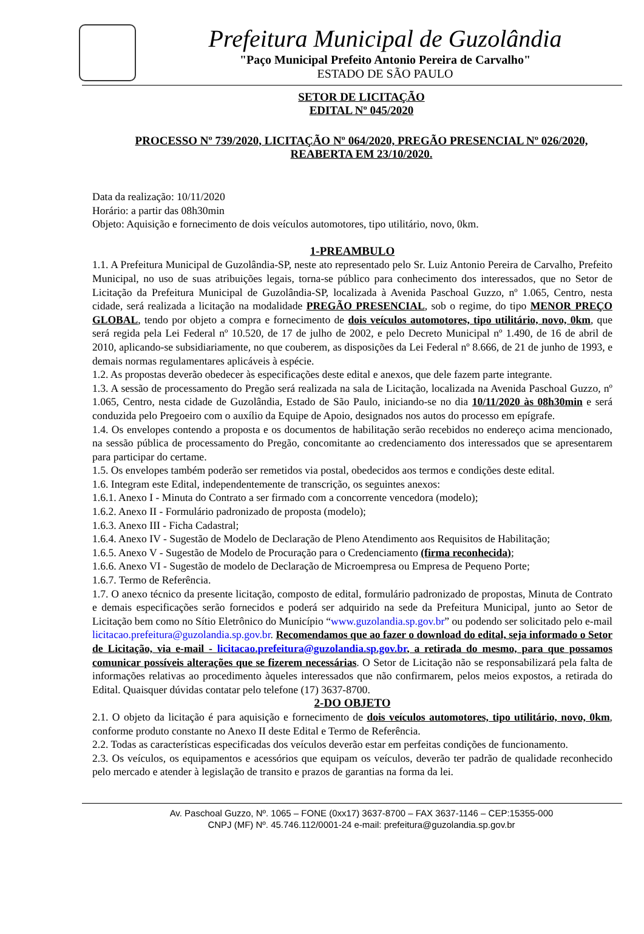Prefeitura Municipal de Guzolândia
"Paço Municipal Prefeito Antonio Pereira de Carvalho"
ESTADO DE SÃO PAULO
SETOR DE LICITAÇÃO
EDITAL Nº 045/2020
PROCESSO Nº 739/2020, LICITAÇÃO Nº 064/2020, PREGÃO PRESENCIAL Nº 026/2020,
REABERTA EM 23/10/2020.
Data da realização: 10/11/2020
Horário: a partir das 08h30min
Objeto: Aquisição e fornecimento de dois veículos automotores, tipo utilitário, novo, 0km.
1-PREAMBULO
1.1. A Prefeitura Municipal de Guzolândia-SP, neste ato representado pelo Sr. Luiz Antonio Pereira de Carvalho, Prefeito Municipal, no uso de suas atribuições legais, torna-se público para conhecimento dos interessados, que no Setor de Licitação da Prefeitura Municipal de Guzolândia-SP, localizada à Avenida Paschoal Guzzo, nº 1.065, Centro, nesta cidade, será realizada a licitação na modalidade PREGÃO PRESENCIAL, sob o regime, do tipo MENOR PREÇO GLOBAL, tendo por objeto a compra e fornecimento de dois veículos automotores, tipo utilitário, novo, 0km, que será regida pela Lei Federal nº 10.520, de 17 de julho de 2002, e pelo Decreto Municipal nº 1.490, de 16 de abril de 2010, aplicando-se subsidiariamente, no que couberem, as disposições da Lei Federal nº 8.666, de 21 de junho de 1993, e demais normas regulamentares aplicáveis à espécie.
1.2. As propostas deverão obedecer às especificações deste edital e anexos, que dele fazem parte integrante.
1.3. A sessão de processamento do Pregão será realizada na sala de Licitação, localizada na Avenida Paschoal Guzzo, nº 1.065, Centro, nesta cidade de Guzolândia, Estado de São Paulo, iniciando-se no dia 10/11/2020 às 08h30min e será conduzida pelo Pregoeiro com o auxílio da Equipe de Apoio, designados nos autos do processo em epígrafe.
1.4. Os envelopes contendo a proposta e os documentos de habilitação serão recebidos no endereço acima mencionado, na sessão pública de processamento do Pregão, concomitante ao credenciamento dos interessados que se apresentarem para participar do certame.
1.5. Os envelopes também poderão ser remetidos via postal, obedecidos aos termos e condições deste edital.
1.6. Integram este Edital, independentemente de transcrição, os seguintes anexos:
1.6.1. Anexo I - Minuta do Contrato a ser firmado com a concorrente vencedora (modelo);
1.6.2. Anexo II - Formulário padronizado de proposta (modelo);
1.6.3. Anexo III - Ficha Cadastral;
1.6.4. Anexo IV - Sugestão de Modelo de Declaração de Pleno Atendimento aos Requisitos de Habilitação;
1.6.5. Anexo V - Sugestão de Modelo de Procuração para o Credenciamento (firma reconhecida);
1.6.6. Anexo VI - Sugestão de modelo de Declaração de Microempresa ou Empresa de Pequeno Porte;
1.6.7. Termo de Referência.
1.7. O anexo técnico da presente licitação, composto de edital, formulário padronizado de propostas, Minuta de Contrato e demais especificações serão fornecidos e poderá ser adquirido na sede da Prefeitura Municipal, junto ao Setor de Licitação bem como no Sítio Eletrônico do Município “www.guzolandia.sp.gov.br” ou podendo ser solicitado pelo e-mail licitacao.prefeitura@guzolandia.sp.gov.br. Recomendamos que ao fazer o download do edital, seja informado o Setor de Licitação, via e-mail - licitacao.prefeitura@guzolandia.sp.gov.br, a retirada do mesmo, para que possamos comunicar possíveis alterações que se fizerem necessárias. O Setor de Licitação não se responsabilizará pela falta de informações relativas ao procedimento àqueles interessados que não confirmarem, pelos meios expostos, a retirada do Edital. Quaisquer dúvidas contatar pelo telefone (17) 3637-8700.
2-DO OBJETO
2.1. O objeto da licitação é para aquisição e fornecimento de dois veículos automotores, tipo utilitário, novo, 0km, conforme produto constante no Anexo II deste Edital e Termo de Referência.
2.2. Todas as características especificadas dos veículos deverão estar em perfeitas condições de funcionamento.
2.3. Os veículos, os equipamentos e acessórios que equipam os veículos, deverão ter padrão de qualidade reconhecido pelo mercado e atender à legislação de transito e prazos de garantias na forma da lei.
Av. Paschoal Guzzo, Nº. 1065 – FONE (0xx17) 3637-8700 – FAX 3637-1146 – CEP:15355-000
CNPJ (MF) Nº. 45.746.112/0001-24 e-mail: prefeitura@guzolandia.sp.gov.br